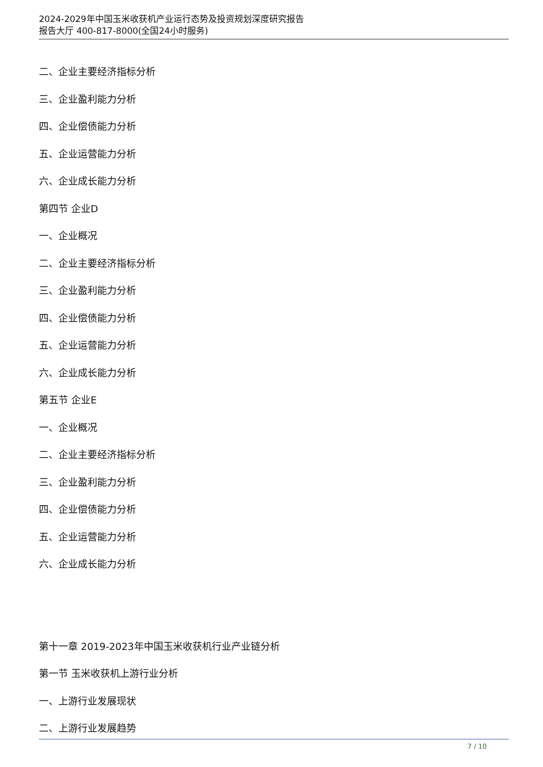2024-2029年中国玉米收获机产业运行态势及投资规划深度研究报告
报告大厅 400-817-8000(全国24小时服务)
二、企业主要经济指标分析
三、企业盈利能力分析
四、企业偿债能力分析
五、企业运营能力分析
六、企业成长能力分析
第四节 企业D
一、企业概况
二、企业主要经济指标分析
三、企业盈利能力分析
四、企业偿债能力分析
五、企业运营能力分析
六、企业成长能力分析
第五节 企业E
一、企业概况
二、企业主要经济指标分析
三、企业盈利能力分析
四、企业偿债能力分析
五、企业运营能力分析
六、企业成长能力分析
第十一章 2019-2023年中国玉米收获机行业产业链分析
第一节 玉米收获机上游行业分析
一、上游行业发展现状
二、上游行业发展趋势
7 / 10